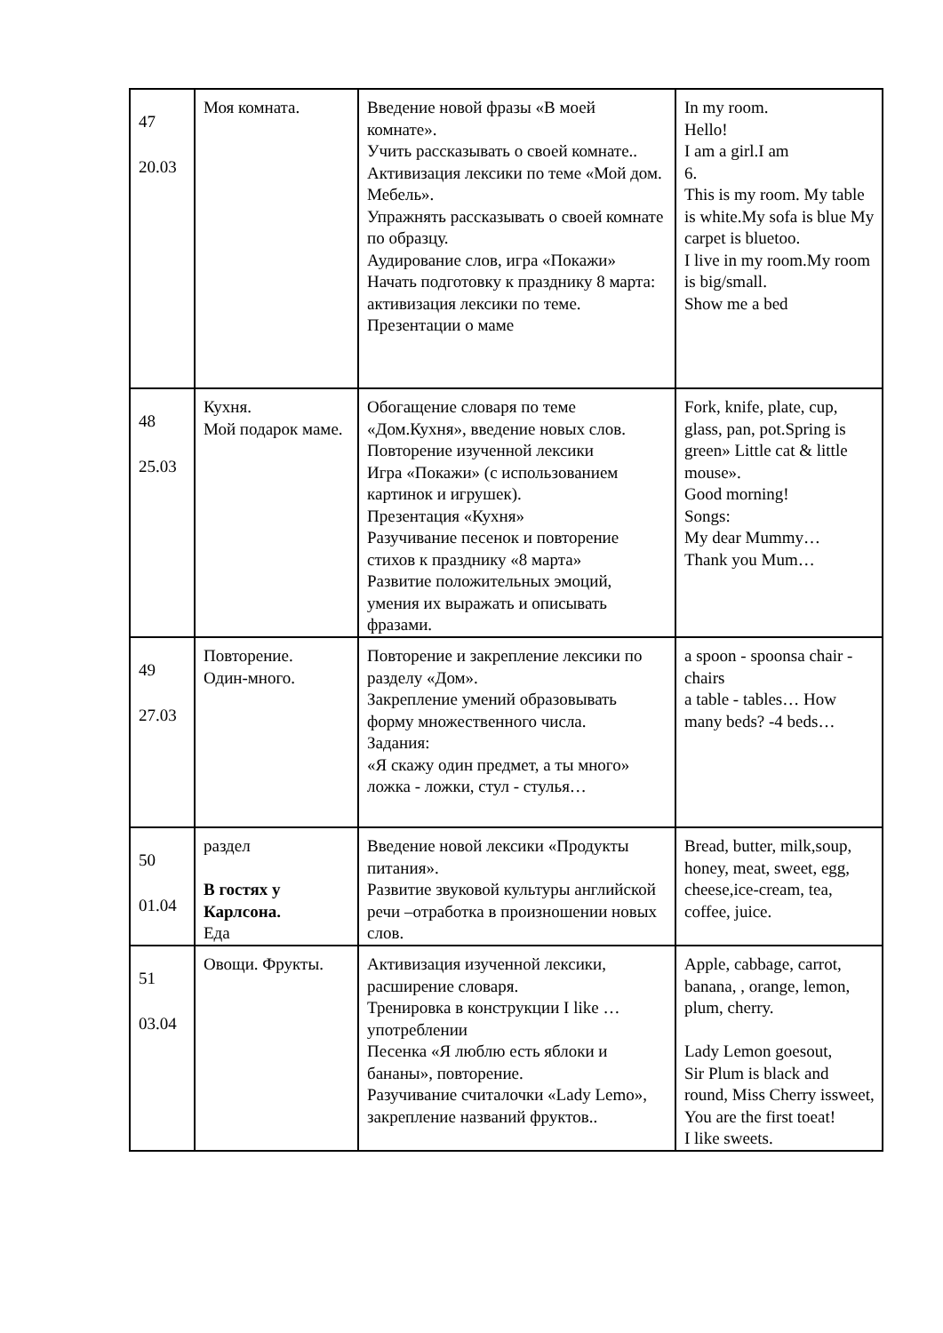| 47 20.03 | Моя комната. | Введение новой фразы «В моей комнате». Учить рассказывать о своей комнате.. Активизация лексики по теме «Мой дом. Мебель». Упражнять рассказывать о своей комнате по образцу. Аудирование слов, игра «Покажи» Начать подготовку к празднику 8 марта: активизация лексики по теме. Презентации о маме | In my room. Hello! I am a girl.I am 6. This is my room. My table is white.My sofa is blue My carpet is bluetoo. I live in my room.My room is big/small. Show me a bed |
| 48 25.03 | Кухня. Мой подарок маме. | Обогащение словаря по теме «Дом.Кухня», введение новых слов. Повторение изученной лексики Игра «Покажи» (с использованием картинок и игрушек). Презентация «Кухня» Разучивание песенок и повторение стихов к празднику «8 марта» Развитие положительных эмоций, умения их выражать и описывать фразами. | Fork, knife, plate, cup, glass, pan, pot.Spring is green» Little cat & little mouse». Good morning! Songs: My dear Mummy… Thank you Mum… |
| 49 27.03 | Повторение. Один-много. | Повторение и закрепление лексики по разделу «Дом». Закрепление умений образовывать форму множественного числа. Задания: «Я скажу один предмет, а ты много» ложка - ложки, стул - стулья… | a spoon - spoonsa chair - chairs a table - tables… How many beds? -4 beds… |
| 50 01.04 | раздел В гостях у Карлсона. Еда | Введение новой лексики «Продукты питания». Развитие звуковой культуры английской речи –отработка в произношении новых слов. | Bread, butter, milk,soup, honey, meat, sweet, egg, cheese,ice-cream, tea, coffee, juice. |
| 51 03.04 | Овощи. Фрукты. | Активизация изученной лексики, расширение словаря. Тренировка в конструкции I like … употреблении Песенка «Я люблю есть яблоки и бананы», повторение. Разучивание считалочки «Lady Lemo», закрепление названий фруктов.. | Apple, cabbage, carrot, banana, , orange, lemon, plum, cherry. Lady Lemon goesout, Sir Plum is black and round, Miss Cherry issweet, You are the first toeat! I like sweets. |